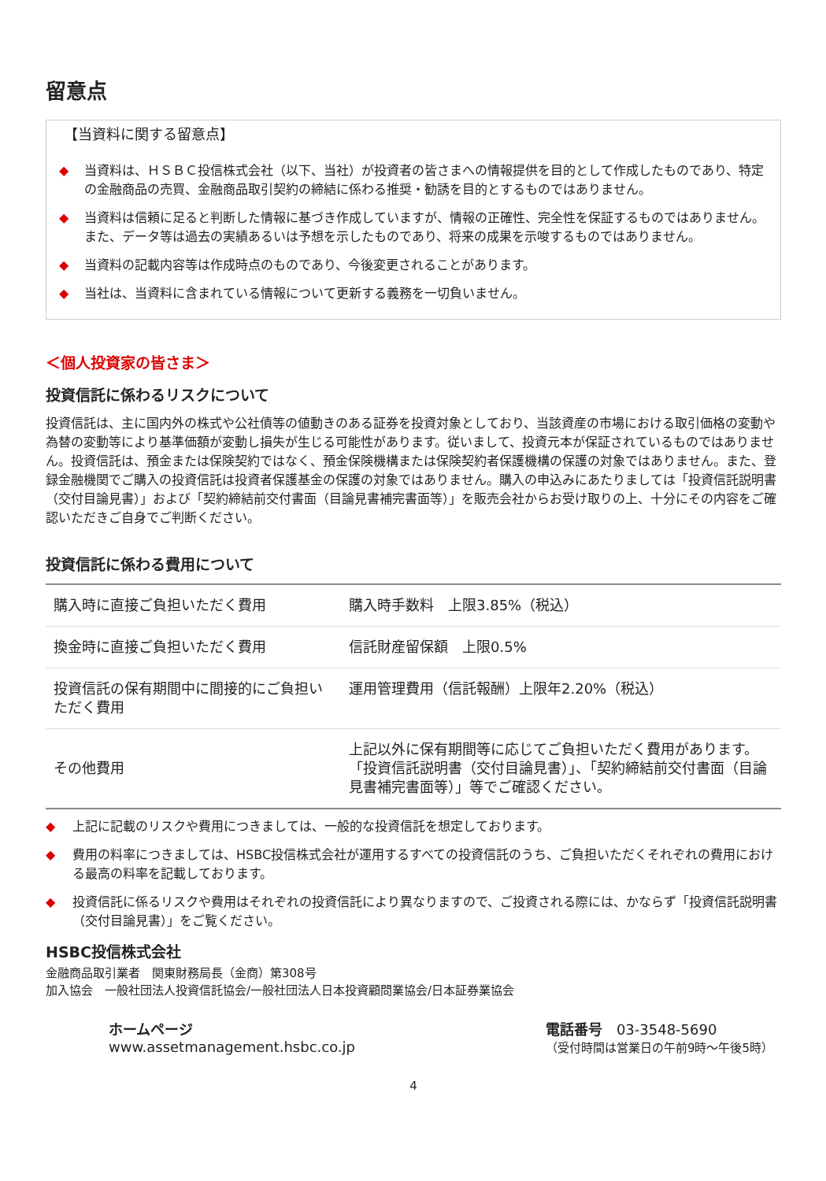留意点
【当資料に関する留意点】
◆ 当資料は、ＨＳＢＣ投信株式会社（以下、当社）が投資者の皆さまへの情報提供を目的として作成したものであり、特定の金融商品の売買、金融商品取引契約の締結に係わる推奨・勧誘を目的とするものではありません。
◆ 当資料は信頼に足ると判断した情報に基づき作成していますが、情報の正確性、完全性を保証するものではありません。また、データ等は過去の実績あるいは予想を示したものであり、将来の成果を示唆するものではありません。
◆ 当資料の記載内容等は作成時点のものであり、今後変更されることがあります。
◆ 当社は、当資料に含まれている情報について更新する義務を一切負いません。
＜個人投資家の皆さま＞
投資信託に係わるリスクについて
投資信託は、主に国内外の株式や公社債等の値動きのある証券を投資対象としており、当該資産の市場における取引価格の変動や為替の変動等により基準価額が変動し損失が生じる可能性があります。従いまして、投資元本が保証されているものではありません。投資信託は、預金または保険契約ではなく、預金保険機構または保険契約者保護機構の保護の対象ではありません。また、登録金融機関でご購入の投資信託は投資者保護基金の保護の対象ではありません。購入の申込みにあたりましては「投資信託説明書（交付目論見書）」および「契約締結前交付書面（目論見書補完書面等）」を販売会社からお受け取りの上、十分にその内容をご確認いただきご自身でご判断ください。
投資信託に係わる費用について
| 購入時に直接ご負担いただく費用 | 購入時手数料 上限3.85%（税込） |
| 換金時に直接ご負担いただく費用 | 信託財産留保額 上限0.5% |
| 投資信託の保有期間中に間接的にご負担いただく費用 | 運用管理費用（信託報酬）上限年2.20%（税込） |
| その他費用 | 上記以外に保有期間等に応じてご負担いただく費用があります。「投資信託説明書（交付目論見書）」、「契約締結前交付書面（目論見書補完書面等）」等でご確認ください。 |
◆ 上記に記載のリスクや費用につきましては、一般的な投資信託を想定しております。
◆ 費用の料率につきましては、HSBC投信株式会社が運用するすべての投資信託のうち、ご負担いただくそれぞれの費用における最高の料率を記載しております。
◆ 投資信託に係るリスクや費用はそれぞれの投資信託により異なりますので、ご投資される際には、かならず「投資信託説明書（交付目論見書）」をご覧ください。
HSBC投信株式会社
金融商品取引業者　関東財務局長（金商）第308号
加入協会　一般社団法人投資信託協会/一般社団法人日本投資顧問業協会/日本証券業協会
ホームページ
www.assetmanagement.hsbc.co.jp
電話番号　03-3548-5690
（受付時間は営業日の午前9時～午後5時）
4